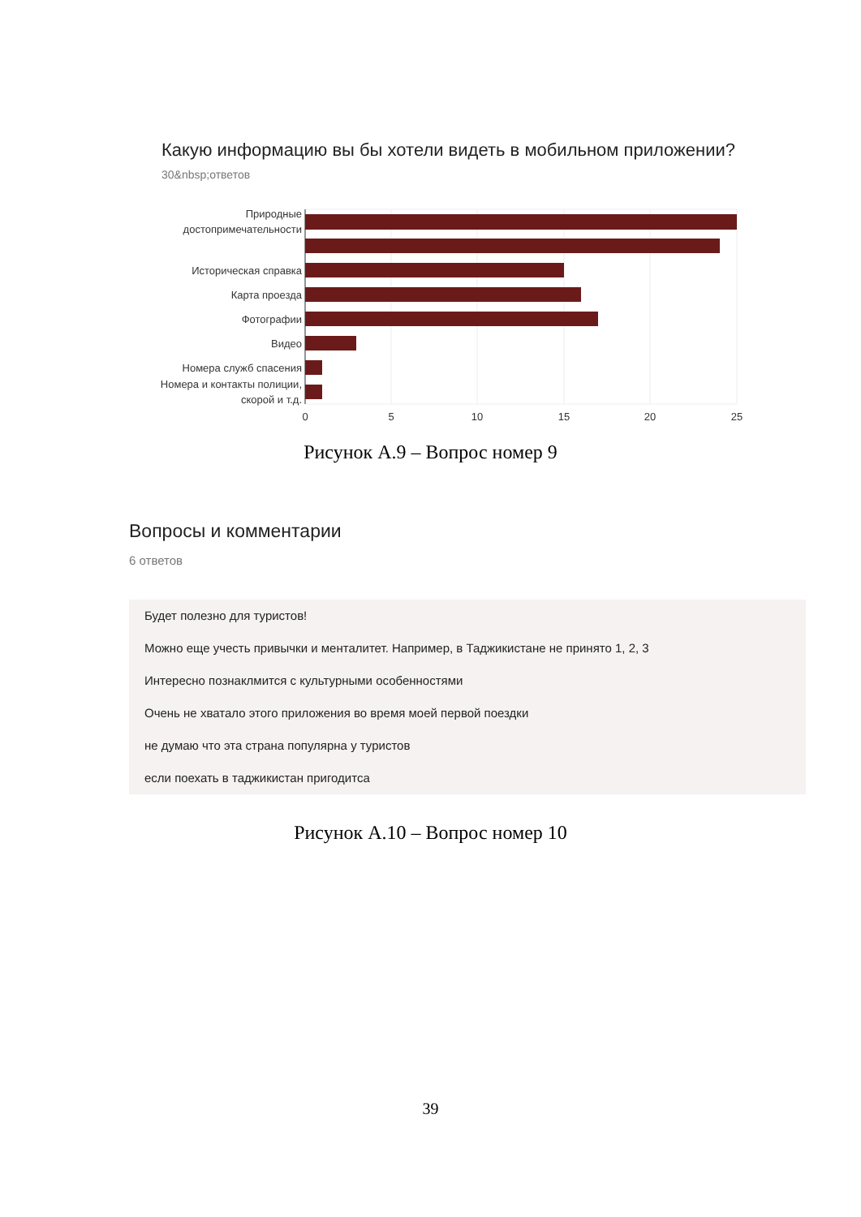Какую информацию вы бы хотели видеть в мобильном приложении?
30&nbsp;ответов
Природные
достопримечательности
Историческая справка
Карта проезда
Фотографии
Видео
Номера служб спасения
Номера и контакты полиции,
скорой и т.д.
0
5
10
15
20
25
Рисунок А.9 – Вопрос номер 9
Вопросы и комментарии
6 ответов
Будет полезно для туристов!
Можно еще учесть привычки и менталитет. Например, в Таджикистане не принято 1, 2, 3
Интересно познаклмится с культурными особенностями
Очень не хватало этого приложения во время моей первой поездки
не думаю что эта страна популярна у туристов
если поехать в таджикистан пригодитса
Рисунок А.10 – Вопрос номер 10
39